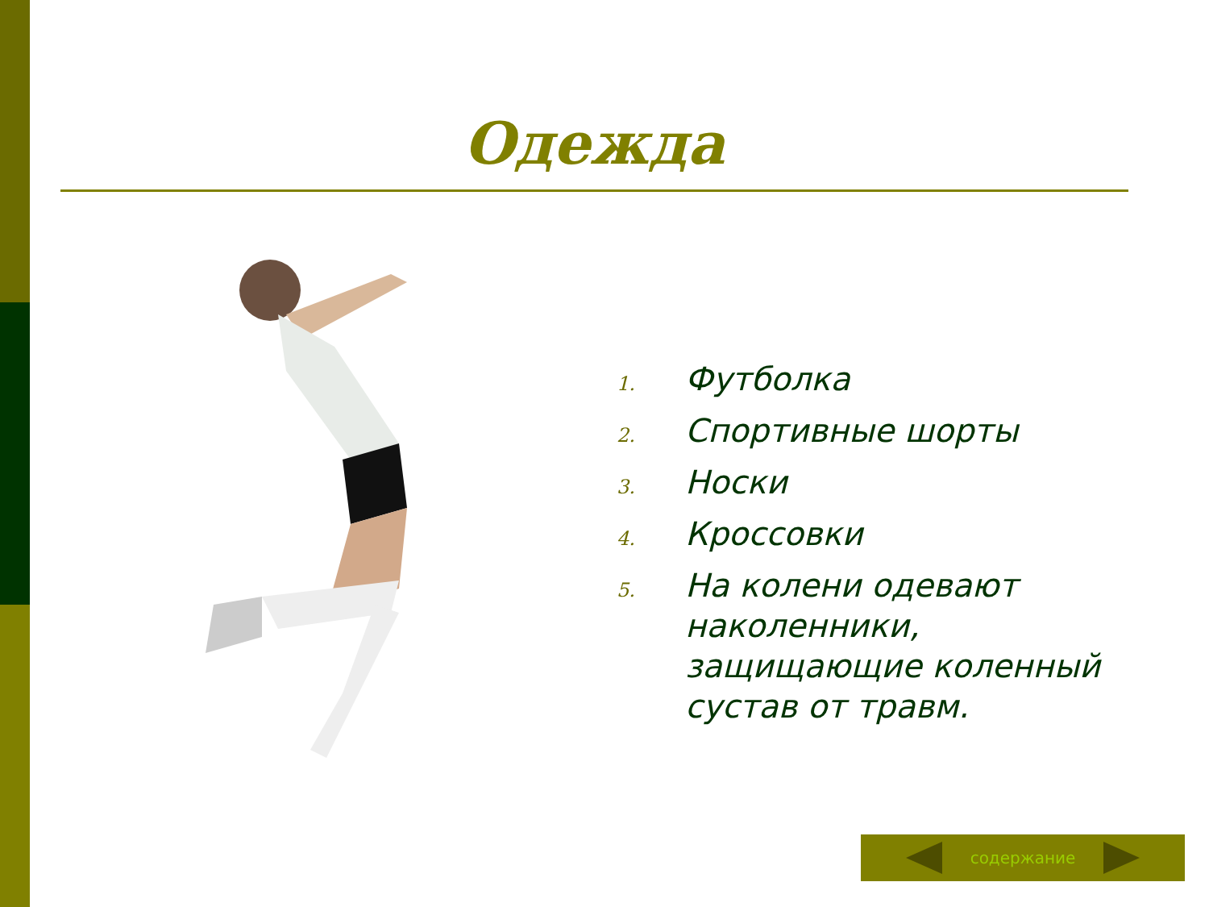Одежда
1. Футболка
2. Спортивные шорты
3. Носки
4. Кроссовки
5.
На колени одевают наколенники, защищающие коленный сустав от травм.
содержание